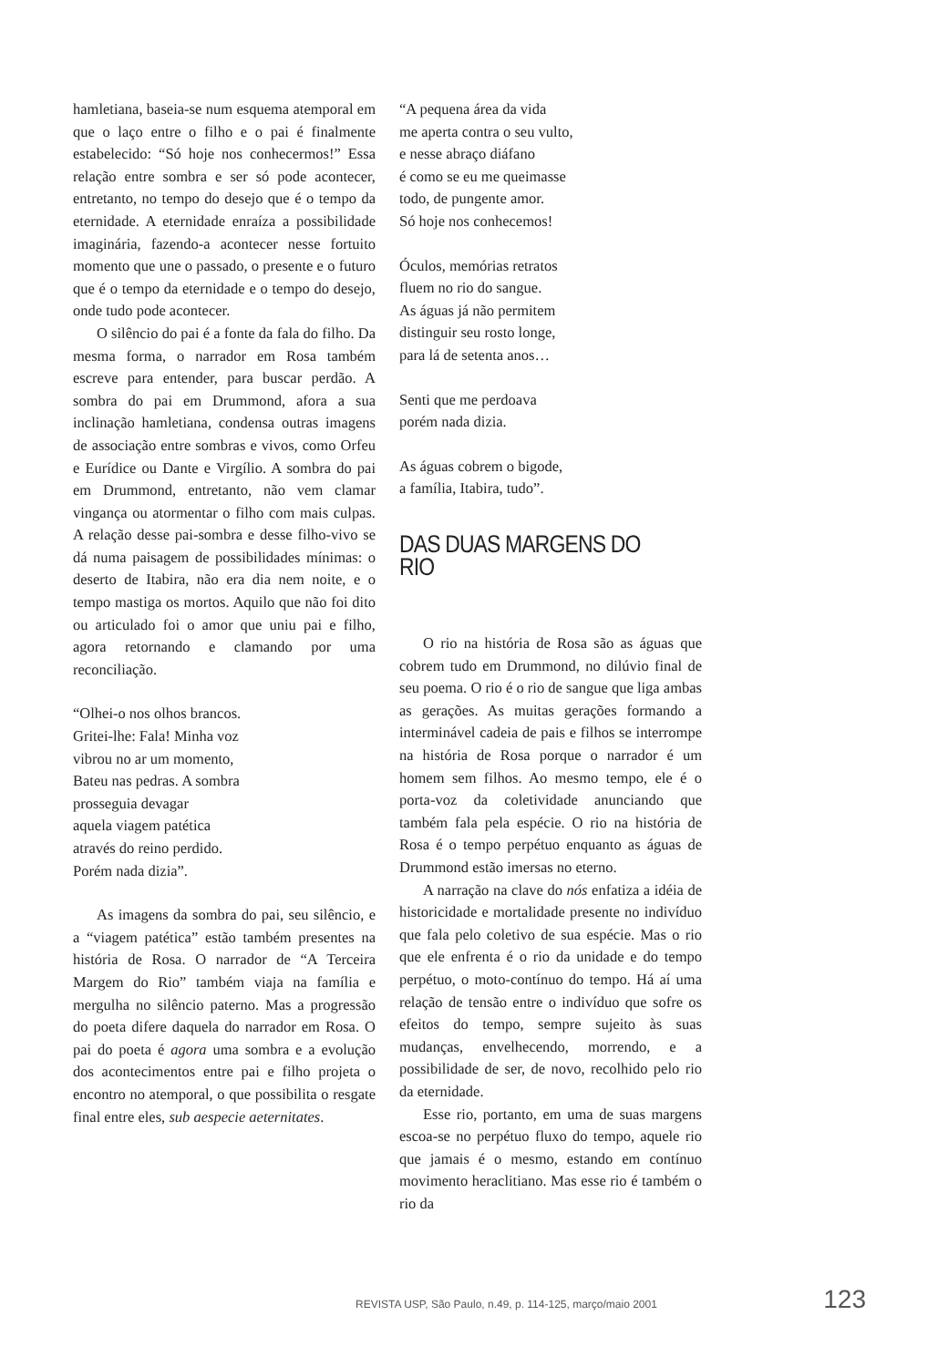hamletiana, baseia-se num esquema atemporal em que o laço entre o filho e o pai é finalmente estabelecido: “Só hoje nos conhecermos!” Essa relação entre sombra e ser só pode acontecer, entretanto, no tempo do desejo que é o tempo da eternidade. A eternidade enraíza a possibilidade imaginária, fazendo-a acontecer nesse fortuito momento que une o passado, o presente e o futuro que é o tempo da eternidade e o tempo do desejo, onde tudo pode acontecer.
O silêncio do pai é a fonte da fala do filho. Da mesma forma, o narrador em Rosa também escreve para entender, para buscar perdão. A sombra do pai em Drummond, afora a sua inclinação hamletiana, condensa outras imagens de associação entre sombras e vivos, como Orfeu e Eurídice ou Dante e Virgílio. A sombra do pai em Drummond, entretanto, não vem clamar vingança ou atormentar o filho com mais culpas. A relação desse pai-sombra e desse filho-vivo se dá numa paisagem de possibilidades mínimas: o deserto de Itabira, não era dia nem noite, e o tempo mastiga os mortos. Aquilo que não foi dito ou articulado foi o amor que uniu pai e filho, agora retornando e clamando por uma reconciliação.
“Olhei-o nos olhos brancos.
Gritei-lhe: Fala! Minha voz
vibrou no ar um momento,
Bateu nas pedras. A sombra
prosseguia devagar
aquela viagem patética
através do reino perdido.
Porém nada dizia”.
As imagens da sombra do pai, seu silêncio, e a “viagem patética” estão também presentes na história de Rosa. O narrador de “A Terceira Margem do Rio” também viaja na família e mergulha no silêncio paterno. Mas a progressão do poeta difere daquela do narrador em Rosa. O pai do poeta é agora uma sombra e a evolução dos acontecimentos entre pai e filho projeta o encontro no atemporal, o que possibilita o resgate final entre eles, sub aespecie aeternitates.
“A pequena área da vida
me aperta contra o seu vulto,
e nesse abraço diáfano
é como se eu me queimasse
todo, de pungente amor.
Só hoje nos conhecemos!
Óculos, memórias retratos
fluem no rio do sangue.
As águas já não permitem
distinguir seu rosto longe,
para lá de setenta anos…
Senti que me perdoava
porém nada dizia.
As águas cobrem o bigode,
a família, Itabira, tudo”.
DAS DUAS MARGENS DO RIO
O rio na história de Rosa são as águas que cobrem tudo em Drummond, no dilúvio final de seu poema. O rio é o rio de sangue que liga ambas as gerações. As muitas gerações formando a interminável cadeia de pais e filhos se interrompe na história de Rosa porque o narrador é um homem sem filhos. Ao mesmo tempo, ele é o porta-voz da coletividade anunciando que também fala pela espécie. O rio na história de Rosa é o tempo perpétuo enquanto as águas de Drummond estão imersas no eterno.
A narração na clave do nós enfatiza a idéia de historicidade e mortalidade presente no indivíduo que fala pelo coletivo de sua espécie. Mas o rio que ele enfrenta é o rio da unidade e do tempo perpétuo, o moto-contínuo do tempo. Há aí uma relação de tensão entre o indivíduo que sofre os efeitos do tempo, sempre sujeito às suas mudanças, envelhecendo, morrendo, e a possibilidade de ser, de novo, recolhido pelo rio da eternidade.
Esse rio, portanto, em uma de suas margens escoa-se no perpétuo fluxo do tempo, aquele rio que jamais é o mesmo, estando em contínuo movimento heraclitiano. Mas esse rio é também o rio da
REVISTA USP, São Paulo, n.49, p. 114-125, março/maio 2001 123